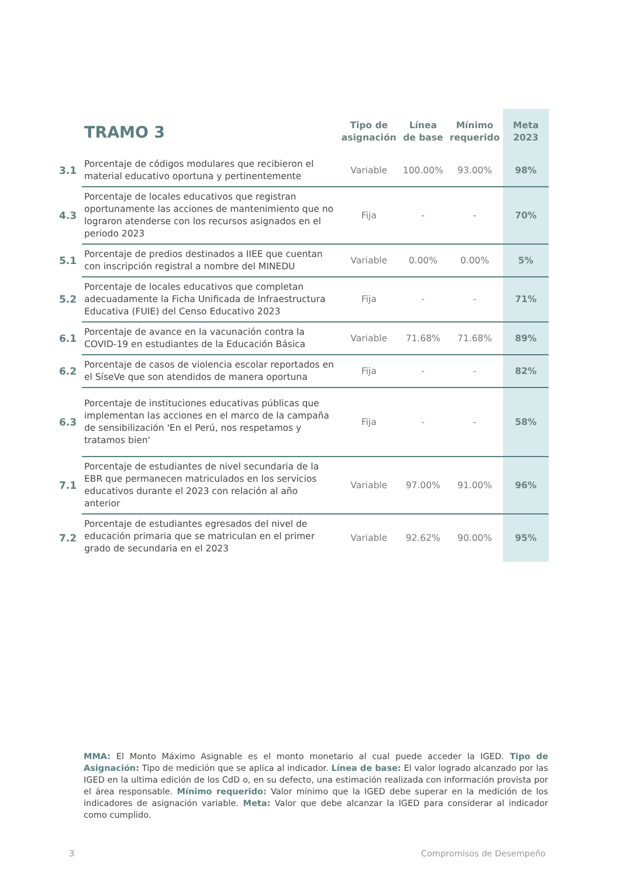| TRAMO 3 | | Tipo de asignación | Línea de base | Mínimo requerido | Meta 2023 |
| --- | --- | --- | --- | --- | --- |
| 3.1 | Porcentaje de códigos modulares que recibieron el material educativo oportuna y pertinentemente | Variable | 100.00% | 93.00% | 98% |
| 4.3 | Porcentaje de locales educativos que registran oportunamente las acciones de mantenimiento que no lograron atenderse con los recursos asignados en el periodo 2023 | Fija | - | - | 70% |
| 5.1 | Porcentaje de predios destinados a IIEE que cuentan con inscripción registral a nombre del MINEDU | Variable | 0.00% | 0.00% | 5% |
| 5.2 | Porcentaje de locales educativos que completan adecuadamente la Ficha Unificada de Infraestructura Educativa (FUIE) del Censo Educativo 2023 | Fija | - | - | 71% |
| 6.1 | Porcentaje de avance en la vacunación contra la COVID-19 en estudiantes de la Educación Básica | Variable | 71.68% | 71.68% | 89% |
| 6.2 | Porcentaje de casos de violencia escolar reportados en el SíseVe que son atendidos de manera oportuna | Fija | - | - | 82% |
| 6.3 | Porcentaje de instituciones educativas públicas que implementan las acciones en el marco de la campaña de sensibilización 'En el Perú, nos respetamos y tratamos bien' | Fija | - | - | 58% |
| 7.1 | Porcentaje de estudiantes de nivel secundaria de la EBR que permanecen matriculados en los servicios educativos durante el 2023 con relación al año anterior | Variable | 97.00% | 91.00% | 96% |
| 7.2 | Porcentaje de estudiantes egresados del nivel de educación primaria que se matriculan en el primer grado de secundaria en el 2023 | Variable | 92.62% | 90.00% | 95% |
MMA: El Monto Máximo Asignable es el monto monetario al cual puede acceder la IGED. Tipo de Asignación: Tipo de medición que se aplica al indicador. Línea de base: El valor logrado alcanzado por las IGED en la ultima edición de los CdD o, en su defecto, una estimación realizada con información provista por el área responsable. Mínimo requerido: Valor mínimo que la IGED debe superar en la medición de los indicadores de asignación variable. Meta: Valor que debe alcanzar la IGED para considerar al indicador como cumplido.
3 Compromisos de Desempeño